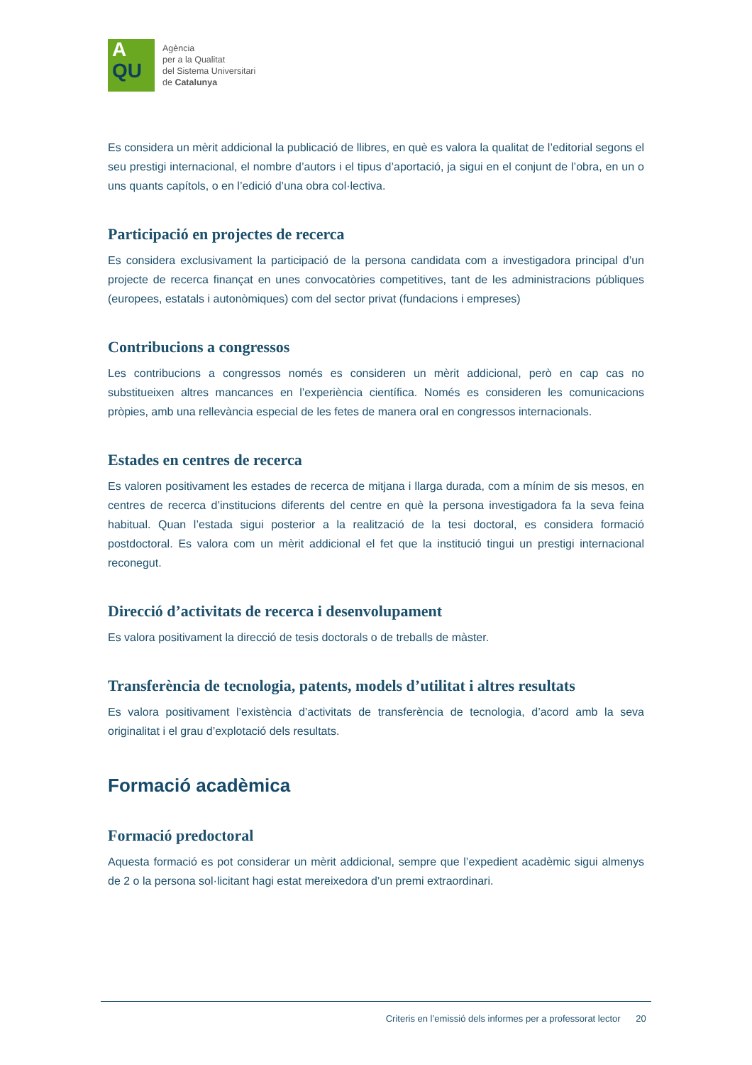A
QU
Agència
per a la Qualitat
del Sistema Universitari
de Catalunya
Es considera un mèrit addicional la publicació de llibres, en què es valora la qualitat de l’editorial segons el seu prestigi internacional, el nombre d’autors i el tipus d’aportació, ja sigui en el conjunt de l’obra, en un o uns quants capítols, o en l’edició d’una obra col·lectiva.
Participació en projectes de recerca
Es considera exclusivament la participació de la persona candidata com a investigadora principal d’un projecte de recerca finançat en unes convocatòries competitives, tant de les administracions públiques (europees, estatals i autonòmiques) com del sector privat (fundacions i empreses)
Contribucions a congressos
Les contribucions a congressos només es consideren un mèrit addicional, però en cap cas no substitueixen altres mancances en l’experiència científica. Només es consideren les comunicacions pròpies, amb una rellevància especial de les fetes de manera oral en congressos internacionals.
Estades en centres de recerca
Es valoren positivament les estades de recerca de mitjana i llarga durada, com a mínim de sis mesos, en centres de recerca d’institucions diferents del centre en què la persona investigadora fa la seva feina habitual. Quan l’estada sigui posterior a la realització de la tesi doctoral, es considera formació postdoctoral. Es valora com un mèrit addicional el fet que la institució tingui un prestigi internacional reconegut.
Direcció d’activitats de recerca i desenvolupament
Es valora positivament la direcció de tesis doctorals o de treballs de màster.
Transferència de tecnologia, patents, models d’utilitat i altres resultats
Es valora positivament l’existència d’activitats de transferència de tecnologia, d’acord amb la seva originalitat i el grau d’explotació dels resultats.
Formació acadèmica
Formació predoctoral
Aquesta formació es pot considerar un mèrit addicional, sempre que l’expedient acadèmic sigui almenys de 2 o la persona sol·licitant hagi estat mereixedora d’un premi extraordinari.
Criteris en l’emissió dels informes per a professorat lector 20